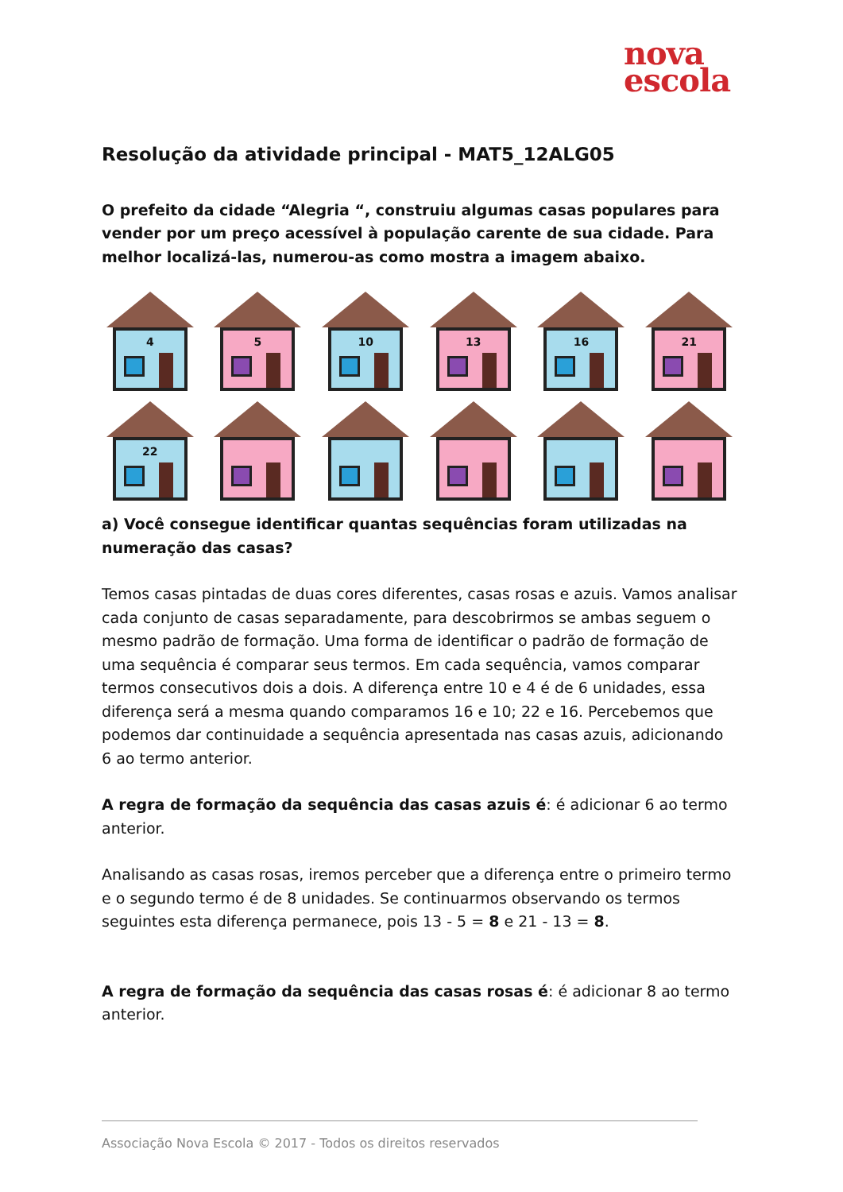nova
escola
Resolução da atividade principal - MAT5_12ALG05
O prefeito da cidade “Alegria “, construiu algumas casas populares para vender por um preço acessível à população carente de sua cidade. Para melhor localizá-las, numerou-as como mostra a imagem abaixo.
4
5
10
13
16
21
22
a) Você consegue identificar quantas sequências foram utilizadas na numeração das casas?
Temos casas pintadas de duas cores diferentes, casas rosas e azuis. Vamos analisar cada conjunto de casas separadamente, para descobrirmos se ambas seguem o mesmo padrão de formação. Uma forma de identificar o padrão de formação de uma sequência é comparar seus termos. Em cada sequência, vamos comparar termos consecutivos dois a dois. A diferença entre 10 e 4 é de 6 unidades, essa diferença será a mesma quando comparamos 16 e 10; 22 e 16. Percebemos que podemos dar continuidade a sequência apresentada nas casas azuis, adicionando 6 ao termo anterior.
A regra de formação da sequência das casas azuis é: é adicionar 6 ao termo anterior.
Analisando as casas rosas, iremos perceber que a diferença entre o primeiro termo e o segundo termo é de 8 unidades. Se continuarmos observando os termos seguintes esta diferença permanece, pois 13 - 5 = 8 e 21 - 13 = 8.
A regra de formação da sequência das casas rosas é: é adicionar 8 ao termo anterior.
Associação Nova Escola © 2017 - Todos os direitos reservados